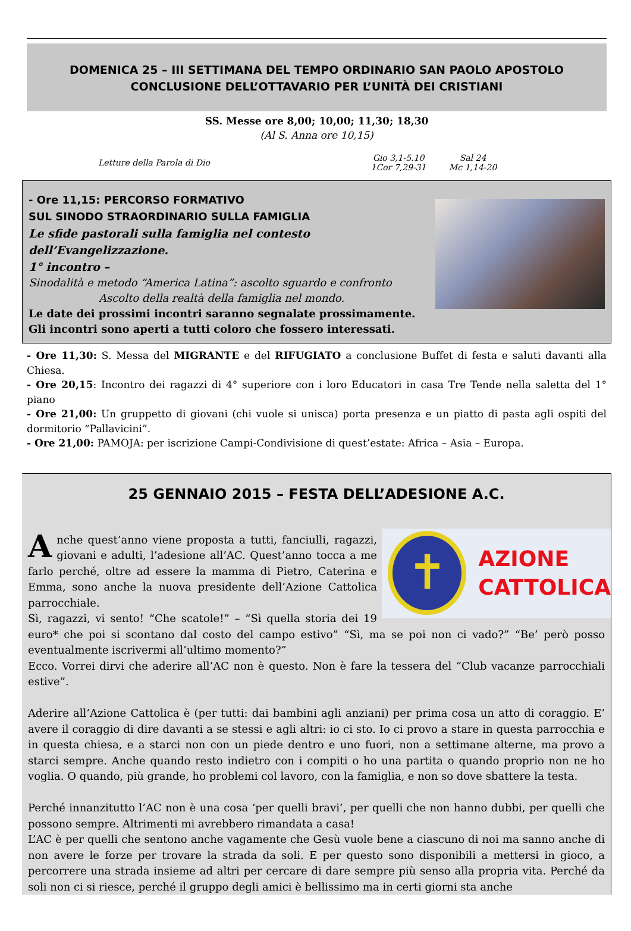DOMENICA 25 – III SETTIMANA DEL TEMPO ORDINARIO SAN PAOLO APOSTOLO
CONCLUSIONE DELL’OTTAVARIO PER L’UNITÀ DEI CRISTIANI
SS. Messe ore 8,00; 10,00; 11,30; 18,30
(Al S. Anna ore 10,15)
Letture della Parola di Dio
Gio 3,1-5.10
1Cor 7,29-31
Sal 24
Mc 1,14-20
- Ore 11,15: PERCORSO FORMATIVO
SUL SINODO STRAORDINARIO SULLA FAMIGLIA
Le sfide pastorali sulla famiglia nel contesto dell’Evangelizzazione.
1° incontro –
Sinodalità e metodo “America Latina”: ascolto sguardo e confronto
Ascolto della realtà della famiglia nel mondo.
Le date dei prossimi incontri saranno segnalate prossimamente.
Gli incontri sono aperti a tutti coloro che fossero interessati.
- Ore 11,30: S. Messa del MIGRANTE e del RIFUGIATO a conclusione Buffet di festa e saluti davanti alla Chiesa.
- Ore 20,15: Incontro dei ragazzi di 4° superiore con i loro Educatori in casa Tre Tende nella saletta del 1° piano
- Ore 21,00: Un gruppetto di giovani (chi vuole si unisca) porta presenza e un piatto di pasta agli ospiti del dormitorio “Pallavicini”.
- Ore 21,00: PAMOJA: per iscrizione Campi-Condivisione di quest’estate: Africa – Asia – Europa.
25 GENNAIO 2015 – FESTA DELL’ADESIONE A.C.
✝
AZIONE
CATTOLICA
Anche quest’anno viene proposta a tutti, fanciulli, ragazzi, giovani e adulti, l’adesione all’AC. Quest’anno tocca a me farlo perché, oltre ad essere la mamma di Pietro, Caterina e Emma, sono anche la nuova presidente dell’Azione Cattolica parrocchiale.
Sì, ragazzi, vi sento! “Che scatole!” – “Sì quella storia dei 19 euro* che poi si scontano dal costo del campo estivo” “Sì, ma se poi non ci vado?” “Be’ però posso eventualmente iscrivermi all’ultimo momento?”
Ecco. Vorrei dirvi che aderire all’AC non è questo. Non è fare la tessera del “Club vacanze parrocchiali estive”.
Aderire all’Azione Cattolica è (per tutti: dai bambini agli anziani) per prima cosa un atto di coraggio. E’ avere il coraggio di dire davanti a se stessi e agli altri: io ci sto. Io ci provo a stare in questa parrocchia e in questa chiesa, e a starci non con un piede dentro e uno fuori, non a settimane alterne, ma provo a starci sempre. Anche quando resto indietro con i compiti o ho una partita o quando proprio non ne ho voglia. O quando, più grande, ho problemi col lavoro, con la famiglia, e non so dove sbattere la testa.
Perché innanzitutto l’AC non è una cosa ‘per quelli bravi’, per quelli che non hanno dubbi, per quelli che possono sempre. Altrimenti mi avrebbero rimandata a casa!
L’AC è per quelli che sentono anche vagamente che Gesù vuole bene a ciascuno di noi ma sanno anche di non avere le forze per trovare la strada da soli. E per questo sono disponibili a mettersi in gioco, a percorrere una strada insieme ad altri per cercare di dare sempre più senso alla propria vita. Perché da soli non ci si riesce, perché il gruppo degli amici è bellissimo ma in certi giorni sta anche